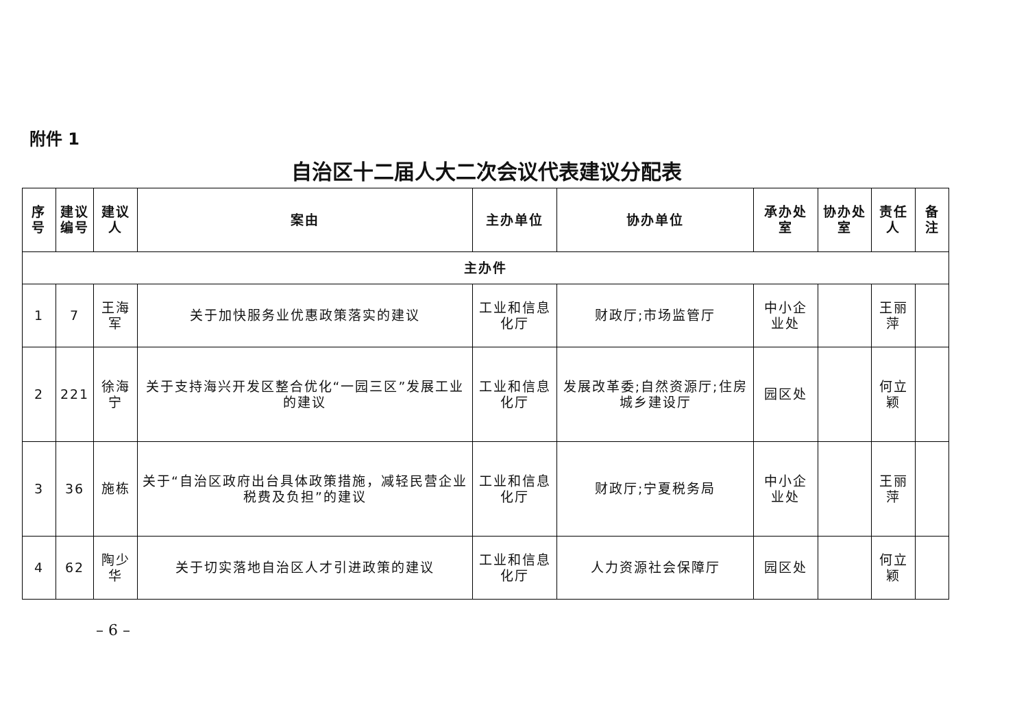附件 1
自治区十二届人大二次会议代表建议分配表
| 序号 | 建议 编号 | 建议人 | 案由 | 主办单位 | 协办单位 | 承办处室 | 协办处室 | 责任人 | 备注 |
| --- | --- | --- | --- | --- | --- | --- | --- | --- | --- |
| 主办件 | | | | | | | | | |
| 1 | 7 | 王海军 | 关于加快服务业优惠政策落实的建议 | 工业和信息化厅 | 财政厅;市场监管厅 | 中小企业处 | | 王丽萍 | |
| 2 | 221 | 徐海宁 | 关于支持海兴开发区整合优化“一园三区”发展工业的建议 | 工业和信息化厅 | 发展改革委;自然资源厅;住房城乡建设厅 | 园区处 | | 何立颖 | |
| 3 | 36 | 施栋 | 关于“自治区政府出台具体政策措施，减轻民营企业税费及负担”的建议 | 工业和信息化厅 | 财政厅;宁夏税务局 | 中小企业处 | | 王丽萍 | |
| 4 | 62 | 陶少华 | 关于切实落地自治区人才引进政策的建议 | 工业和信息化厅 | 人力资源社会保障厅 | 园区处 | | 何立颖 | |
– 6 –